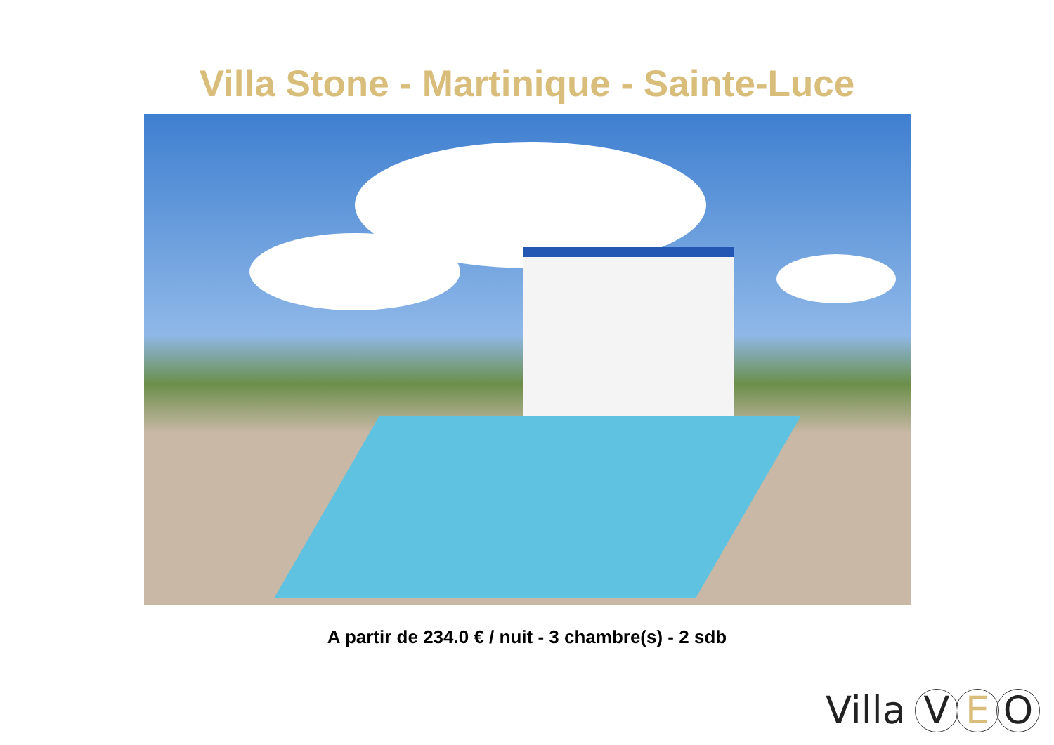Villa Stone - Martinique - Sainte-Luce
A partir de 234.0 € / nuit - 3 chambre(s) - 2 sdb
Villa V E O